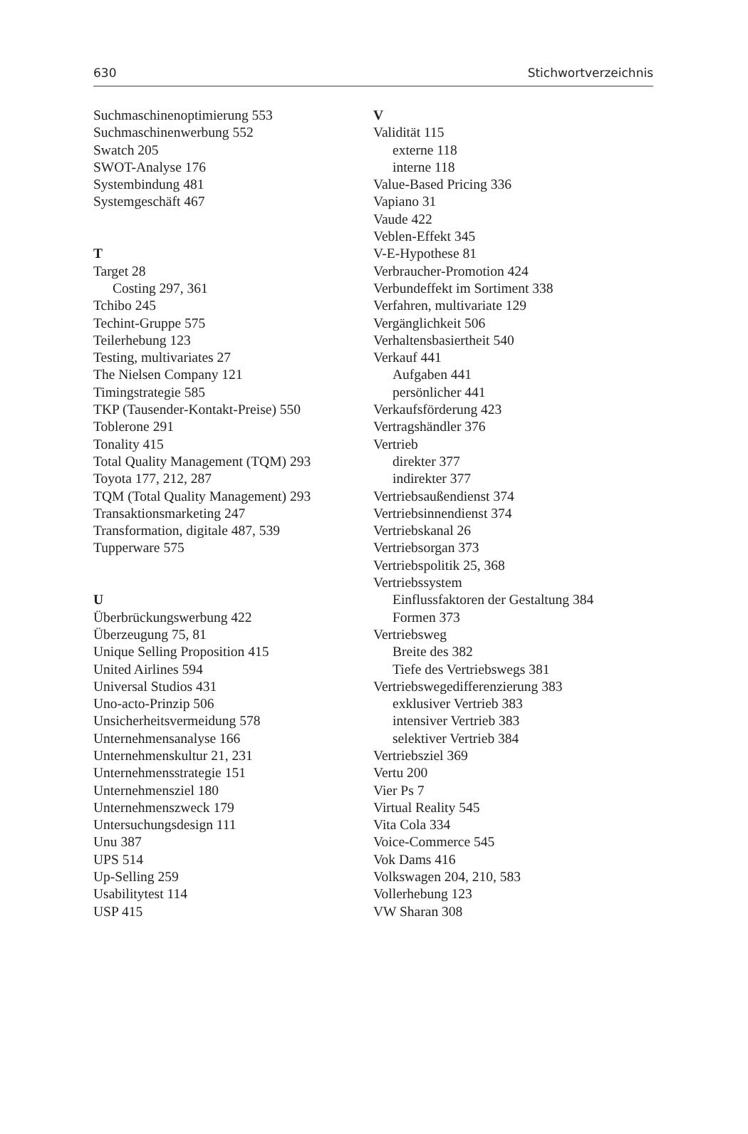630 Stichwortverzeichnis
Suchmaschinenoptimierung 553
Suchmaschinenwerbung 552
Swatch 205
SWOT-Analyse 176
Systembindung 481
Systemgeschäft 467
T
Target 28
Costing 297, 361
Tchibo 245
Techint-Gruppe 575
Teilerhebung 123
Testing, multivariates 27
The Nielsen Company 121
Timingstrategie 585
TKP (Tausender-Kontakt-Preise) 550
Toblerone 291
Tonality 415
Total Quality Management (TQM) 293
Toyota 177, 212, 287
TQM (Total Quality Management) 293
Transaktionsmarketing 247
Transformation, digitale 487, 539
Tupperware 575
U
Überbrückungswerbung 422
Überzeugung 75, 81
Unique Selling Proposition 415
United Airlines 594
Universal Studios 431
Uno-acto-Prinzip 506
Unsicherheitsvermeidung 578
Unternehmensanalyse 166
Unternehmenskultur 21, 231
Unternehmensstrategie 151
Unternehmensziel 180
Unternehmenszweck 179
Untersuchungsdesign 111
Unu 387
UPS 514
Up-Selling 259
Usabilitytest 114
USP 415
V
Validität 115
externe 118
interne 118
Value-Based Pricing 336
Vapiano 31
Vaude 422
Veblen-Effekt 345
V-E-Hypothese 81
Verbraucher-Promotion 424
Verbundeffekt im Sortiment 338
Verfahren, multivariate 129
Vergänglichkeit 506
Verhaltensbasiertheit 540
Verkauf 441
Aufgaben 441
persönlicher 441
Verkaufsförderung 423
Vertragshändler 376
Vertrieb
direkter 377
indirekter 377
Vertriebsaußendienst 374
Vertriebsinnendienst 374
Vertriebskanal 26
Vertriebsorgan 373
Vertriebspolitik 25, 368
Vertriebssystem
Einflussfaktoren der Gestaltung 384
Formen 373
Vertriebsweg
Breite des 382
Tiefe des Vertriebswegs 381
Vertriebswegedifferenzierung 383
exklusiver Vertrieb 383
intensiver Vertrieb 383
selektiver Vertrieb 384
Vertriebsziel 369
Vertu 200
Vier Ps 7
Virtual Reality 545
Vita Cola 334
Voice-Commerce 545
Vok Dams 416
Volkswagen 204, 210, 583
Vollerhebung 123
VW Sharan 308